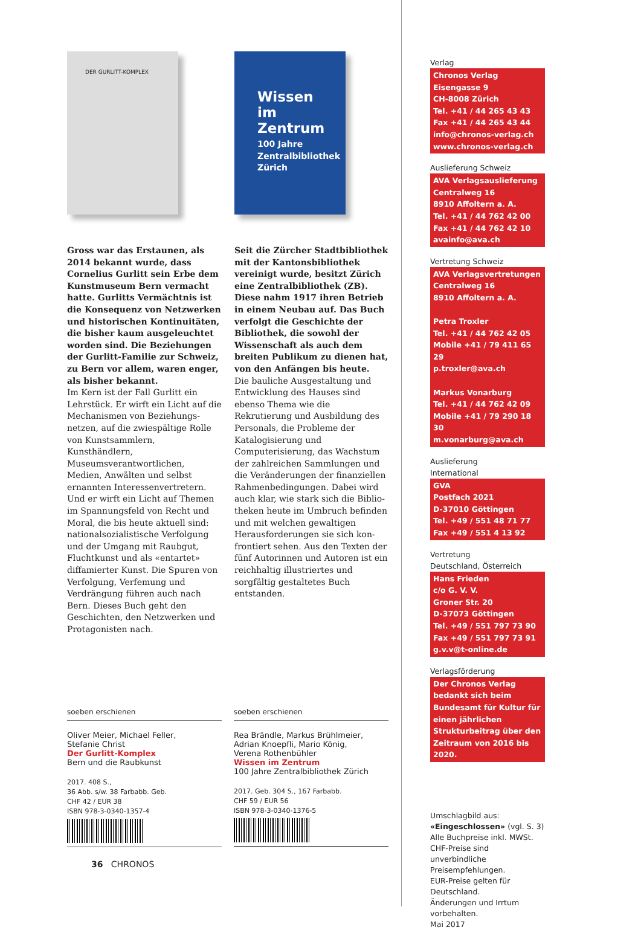DER GURLITT-KOMPLEX
Gross war das Erstaunen, als 2014 bekannt wurde, dass Cornelius Gurlitt sein Erbe dem Kunst­museum Bern vermacht hatte. Gurlitts Vermächtnis ist die Konsequenz von Netzwerken und historischen Kontinuitäten, die bisher kaum ausgeleuchtet worden sind. Die Beziehungen der Gurlitt-Familie zur Schweiz, zu Bern vor allem, waren enger, als bisher bekannt.
Im Kern ist der Fall Gurlitt ein Lehrstück. Er wirft ein Licht auf die Mechanismen von Beziehungs­netzen, auf die zwiespältige Rolle von Kunstsammlern, Kunsthändlern, Museumsverantwortlichen, Medien, Anwälten und selbst ernannten Interessenvertretern. Und er wirft ein Licht auf Themen im Spannungs­feld von Recht und Moral, die bis heute aktuell sind: nationalsozialis­tische Verfolgung und der Umgang mit Raubgut, Fluchtkunst und als «entartet» diffamierter Kunst. Die Spuren von Verfolgung, Verfemung und Verdrängung führen auch nach Bern. Dieses Buch geht den Geschichten, den Netzwerken und Protagonisten nach.
Wissen im Zentrum
100 Jahre Zentralbibliothek Zürich
Seit die Zürcher Stadtbibliothek mit der Kantonsbibliothek vereinigt wurde, besitzt Zürich eine Zentral­bibliothek (ZB). Diese nahm 1917 ihren Betrieb in einem Neubau auf. Das Buch verfolgt die Geschichte der Bibliothek, die sowohl der Wissenschaft als auch dem breiten Publikum zu dienen hat, von den Anfängen bis heute.
Die bauliche Ausgestaltung und Entwicklung des Hauses sind ebenso Thema wie die Rekrutierung und Ausbildung des Personals, die Probleme der Katalogisierung und Computerisierung, das Wachstum der zahlreichen Sammlungen und die Veränderungen der finanziellen Rahmenbedingungen. Dabei wird auch klar, wie stark sich die Biblio­theken heute im Umbruch befin­den und mit welchen gewaltigen Herausforderungen sie sich kon­frontiert sehen. Aus den Texten der fünf Autorinnen und Autoren ist ein reichhaltig illustriertes und sorgfältig gestaltetes Buch entstanden.
soeben erschienen
Oliver Meier, Michael Feller,
Stefanie Christ
Der Gurlitt-Komplex
Bern und die Raubkunst
2017. 408 S.,
36 Abb. s/w. 38 Farbabb. Geb.
CHF 42 / EUR 38
ISBN 978-3-0340-1357-4
36 CHRONOS
soeben erschienen
Rea Brändle, Markus Brühlmeier,
Adrian Knoepfli, Mario König,
Verena Rothenbühler
Wissen im Zentrum
100 Jahre Zentralbibliothek Zürich
2017. Geb. 304 S., 167 Farbabb.
CHF 59 / EUR 56
ISBN 978-3-0340-1376-5
Verlag
Chronos Verlag
Eisengasse 9
CH-8008 Zürich
Tel. +41 / 44 265 43 43
Fax +41 / 44 265 43 44
info@chronos-verlag.ch
www.chronos-verlag.ch
Auslieferung Schweiz
AVA Verlagsauslieferung
Centralweg 16
8910 Affoltern a. A.
Tel. +41 / 44 762 42 00
Fax +41 / 44 762 42 10
avainfo@ava.ch
Vertretung Schweiz
AVA Verlagsvertretungen
Centralweg 16
8910 Affoltern a. A.
Petra Troxler
Tel. +41 / 44 762 42 05
Mobile +41 / 79 411 65 29
p.troxler@ava.ch
Markus Vonarburg
Tel. +41 / 44 762 42 09
Mobile +41 / 79 290 18 30
m.vonarburg@ava.ch
Auslieferung
International
GVA
Postfach 2021
D-37010 Göttingen
Tel. +49 / 551 48 71 77
Fax +49 / 551 4 13 92
Vertretung
Deutschland, Österreich
Hans Frieden
c/o G. V. V.
Groner Str. 20
D-37073 Göttingen
Tel. +49 / 551 797 73 90
Fax +49 / 551 797 73 91
g.v.v@t-online.de
Verlagsförderung
Der Chronos Verlag bedankt sich beim Bundesamt für Kultur für einen jährlichen Strukturbeitrag über den Zeitraum von 2016 bis 2020.
Umschlagbild aus:
«Eingeschlossen» (vgl. S. 3)
Alle Buchpreise inkl. MWSt.
CHF-Preise sind unverbindliche Preisempfehlungen.
EUR-Preise gelten für Deutschland.
Änderungen und Irrtum vorbehalten.
Mai 2017